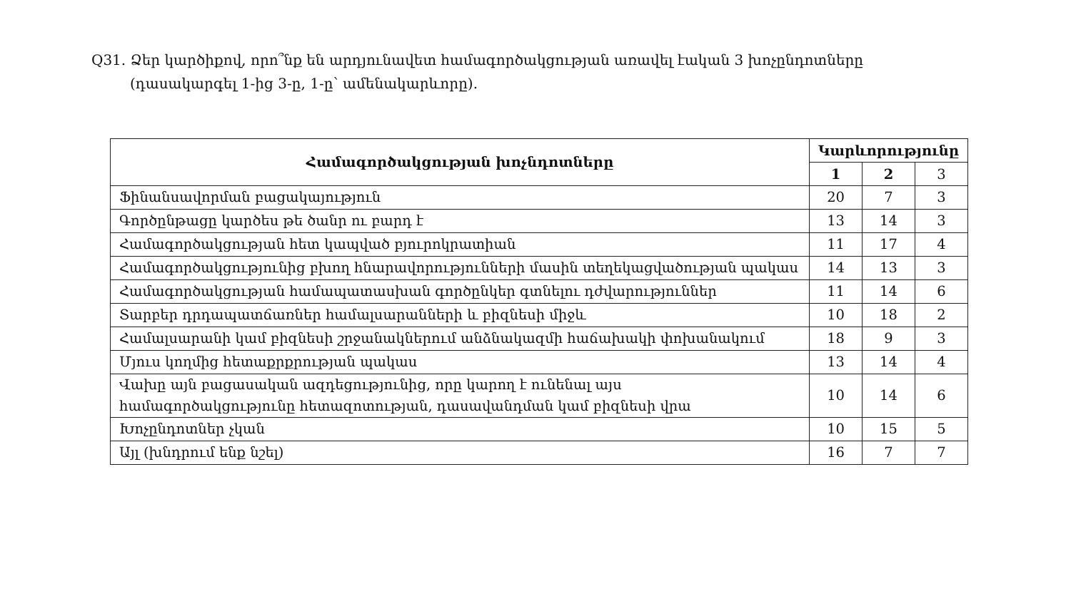Q31. Ձեր կարծիքով, որո՞նք են արդյունավետ համագործակցության առավել էական 3 խոչընդոտները (դասակարգել 1-ից 3-ը, 1-ը՝ ամենակարևորը).
| Համագործակցության խոչնդոտները | Կարևորությունը | | |
| --- | --- | --- | --- |
| | 1 | 2 | 3 |
| Ֆինանսավորման բացակայություն | 20 | 7 | 3 |
| Գործընթացը կարծես թե ծանր ու բարդ է | 13 | 14 | 3 |
| Համագործակցության հետ կապված բյուրոկրատիան | 11 | 17 | 4 |
| Համագործակցությունից բխող հնարավորությունների մասին տեղեկացվածության պակաս | 14 | 13 | 3 |
| Համագործակցության համապատասխան գործընկեր գտնելու դժվարություններ | 11 | 14 | 6 |
| Տարբեր դրդապատճառներ համալսարանների և բիզնեսի միջև | 10 | 18 | 2 |
| Համալսարանի կամ բիզնեսի շրջանակներում անձնակազմի հաճախակի փոխանակում | 18 | 9 | 3 |
| Մյուս կողմից հետաքրքրության պակաս | 13 | 14 | 4 |
| Վախը այն բացասական ազդեցությունից, որը կարող է ունենալ այս համագործակցությունը հետազոտության, դասավանդման կամ բիզնեսի վրա | 10 | 14 | 6 |
| Խոչընդոտներ չկան | 10 | 15 | 5 |
| Այլ (խնդրում ենք նշել) | 16 | 7 | 7 |